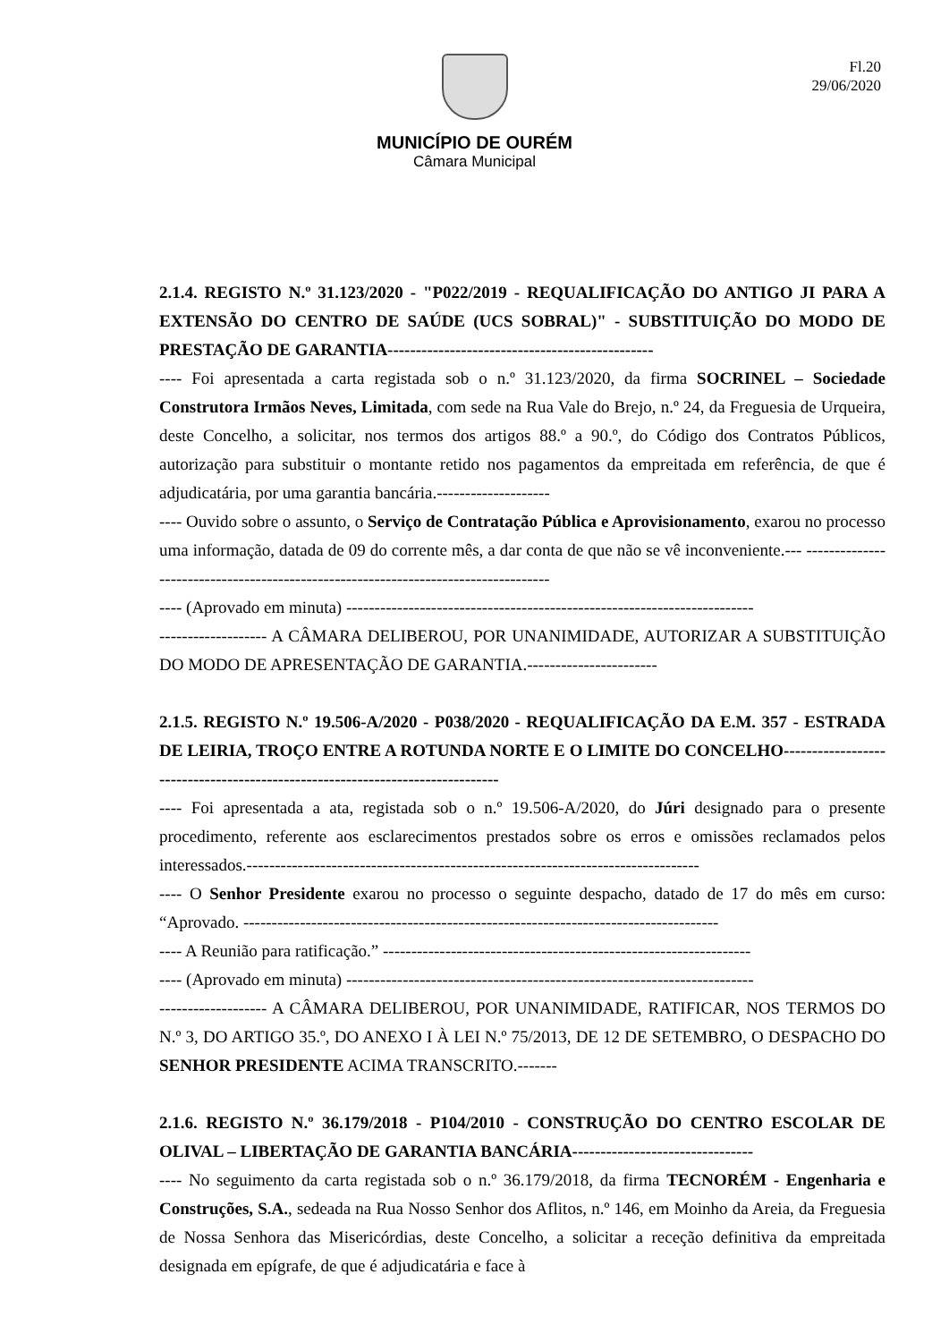Fl.20
29/06/2020
MUNICÍPIO DE OURÉM
Câmara Municipal
2.1.4. REGISTO N.º 31.123/2020 - "P022/2019 - REQUALIFICAÇÃO DO ANTIGO JI PARA A EXTENSÃO DO CENTRO DE SAÚDE (UCS SOBRAL)" - SUBSTITUIÇÃO DO MODO DE PRESTAÇÃO DE GARANTIA-----------------------------------------------
---- Foi apresentada a carta registada sob o n.º 31.123/2020, da firma SOCRINEL – Sociedade Construtora Irmãos Neves, Limitada, com sede na Rua Vale do Brejo, n.º 24, da Freguesia de Urqueira, deste Concelho, a solicitar, nos termos dos artigos 88.º a 90.º, do Código dos Contratos Públicos, autorização para substituir o montante retido nos pagamentos da empreitada em referência, de que é adjudicatária, por uma garantia bancária.--------------------
---- Ouvido sobre o assunto, o Serviço de Contratação Pública e Aprovisionamento, exarou no processo uma informação, datada de 09 do corrente mês, a dar conta de que não se vê inconveniente.--- -----------------------------------------------------------------------------------
---- (Aprovado em minuta) ------------------------------------------------------------------------
------------------- A CÂMARA DELIBEROU, POR UNANIMIDADE, AUTORIZAR A SUBSTITUIÇÃO DO MODO DE APRESENTAÇÃO DE GARANTIA.-----------------------
2.1.5. REGISTO N.º 19.506-A/2020 - P038/2020 - REQUALIFICAÇÃO DA E.M. 357 - ESTRADA DE LEIRIA, TROÇO ENTRE A ROTUNDA NORTE E O LIMITE DO CONCELHO------------------------------------------------------------------------------
---- Foi apresentada a ata, registada sob o n.º 19.506-A/2020, do Júri designado para o presente procedimento, referente aos esclarecimentos prestados sobre os erros e omissões reclamados pelos interessados.--------------------------------------------------------------------------------
---- O Senhor Presidente exarou no processo o seguinte despacho, datado de 17 do mês em curso: “Aprovado. ------------------------------------------------------------------------------------
---- A Reunião para ratificação.” -----------------------------------------------------------------
---- (Aprovado em minuta) ------------------------------------------------------------------------
------------------- A CÂMARA DELIBEROU, POR UNANIMIDADE, RATIFICAR, NOS TERMOS DO N.º 3, DO ARTIGO 35.º, DO ANEXO I À LEI N.º 75/2013, DE 12 DE SETEMBRO, O DESPACHO DO SENHOR PRESIDENTE ACIMA TRANSCRITO.-------
2.1.6. REGISTO N.º 36.179/2018 - P104/2010 - CONSTRUÇÃO DO CENTRO ESCOLAR DE OLIVAL – LIBERTAÇÃO DE GARANTIA BANCÁRIA--------------------------------
---- No seguimento da carta registada sob o n.º 36.179/2018, da firma TECNORÉM - Engenharia e Construções, S.A., sedeada na Rua Nosso Senhor dos Aflitos, n.º 146, em Moinho da Areia, da Freguesia de Nossa Senhora das Misericórdias, deste Concelho, a solicitar a receção definitiva da empreitada designada em epígrafe, de que é adjudicatária e face à